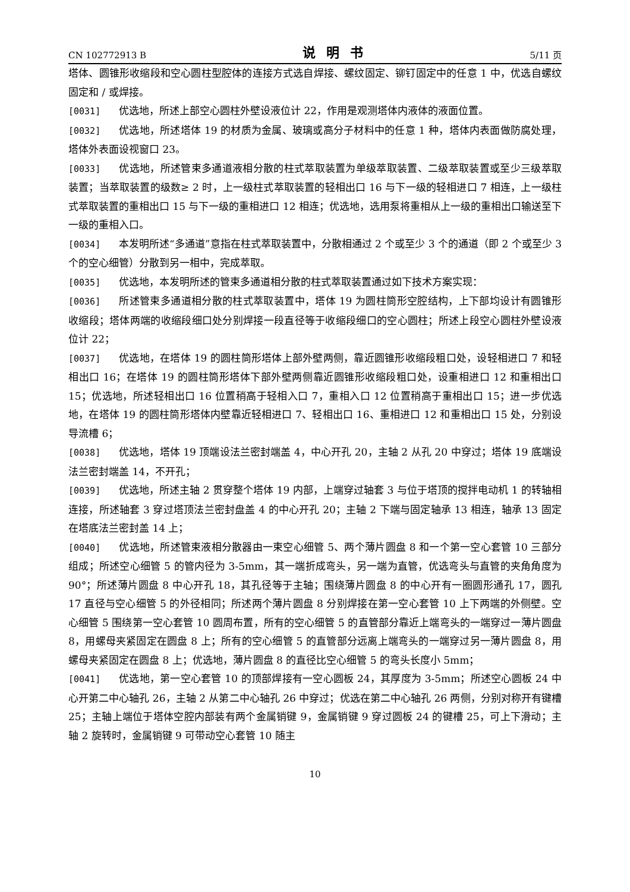CN 102772913 B 说明书 5/11 页
塔体、圆锥形收缩段和空心圆柱型腔体的连接方式选自焊接、螺纹固定、铆钉固定中的任意 1 中，优选自螺纹固定和 / 或焊接。
[0031] 优选地，所述上部空心圆柱外壁设液位计 22，作用是观测塔体内液体的液面位置。
[0032] 优选地，所述塔体 19 的材质为金属、玻璃或高分子材料中的任意 1 种，塔体内表面做防腐处理，塔体外表面设视窗口 23。
[0033] 优选地，所述管束多通道液相分散的柱式萃取装置为单级萃取装置、二级萃取装置或至少三级萃取装置；当萃取装置的级数≥ 2 时，上一级柱式萃取装置的轻相出口 16 与下一级的轻相进口 7 相连，上一级柱式萃取装置的重相出口 15 与下一级的重相进口 12 相连；优选地，选用泵将重相从上一级的重相出口输送至下一级的重相入口。
[0034] 本发明所述“多通道”意指在柱式萃取装置中，分散相通过 2 个或至少 3 个的通道（即 2 个或至少 3 个的空心细管）分散到另一相中，完成萃取。
[0035] 优选地，本发明所述的管束多通道相分散的柱式萃取装置通过如下技术方案实现：
[0036] 所述管束多通道相分散的柱式萃取装置中，塔体 19 为圆柱筒形空腔结构，上下部均设计有圆锥形收缩段；塔体两端的收缩段细口处分别焊接一段直径等于收缩段细口的空心圆柱；所述上段空心圆柱外壁设液位计 22；
[0037] 优选地，在塔体 19 的圆柱筒形塔体上部外壁两侧，靠近圆锥形收缩段粗口处，设轻相进口 7 和轻相出口 16；在塔体 19 的圆柱筒形塔体下部外壁两侧靠近圆锥形收缩段粗口处，设重相进口 12 和重相出口 15；优选地，所述轻相出口 16 位置稍高于轻相入口 7，重相入口 12 位置稍高于重相出口 15；进一步优选地，在塔体 19 的圆柱筒形塔体内壁靠近轻相进口 7、轻相出口 16、重相进口 12 和重相出口 15 处，分别设导流槽 6；
[0038] 优选地，塔体 19 顶端设法兰密封端盖 4，中心开孔 20，主轴 2 从孔 20 中穿过；塔体 19 底端设法兰密封端盖 14，不开孔；
[0039] 优选地，所述主轴 2 贯穿整个塔体 19 内部，上端穿过轴套 3 与位于塔顶的搅拌电动机 1 的转轴相连接，所述轴套 3 穿过塔顶法兰密封盘盖 4 的中心开孔 20；主轴 2 下端与固定轴承 13 相连，轴承 13 固定在塔底法兰密封盖 14 上；
[0040] 优选地，所述管束液相分散器由一束空心细管 5、两个薄片圆盘 8 和一个第一空心套管 10 三部分组成；所述空心细管 5 的管内径为 3-5mm，其一端折成弯头，另一端为直管，优选弯头与直管的夹角角度为 90°；所述薄片圆盘 8 中心开孔 18，其孔径等于主轴；围绕薄片圆盘 8 的中心开有一圈圆形通孔 17，圆孔 17 直径与空心细管 5 的外径相同；所述两个薄片圆盘 8 分别焊接在第一空心套管 10 上下两端的外侧壁。空心细管 5 围绕第一空心套管 10 圆周布置，所有的空心细管 5 的直管部分靠近上端弯头的一端穿过一薄片圆盘 8，用螺母夹紧固定在圆盘 8 上；所有的空心细管 5 的直管部分远离上端弯头的一端穿过另一薄片圆盘 8，用螺母夹紧固定在圆盘 8 上；优选地，薄片圆盘 8 的直径比空心细管 5 的弯头长度小 5mm；
[0041] 优选地，第一空心套管 10 的顶部焊接有一空心圆板 24，其厚度为 3-5mm；所述空心圆板 24 中心开第二中心轴孔 26，主轴 2 从第二中心轴孔 26 中穿过；优选在第二中心轴孔 26 两侧，分别对称开有键槽 25；主轴上端位于塔体空腔内部装有两个金属销键 9，金属销键 9 穿过圆板 24 的键槽 25，可上下滑动；主轴 2 旋转时，金属销键 9 可带动空心套管 10 随主
10